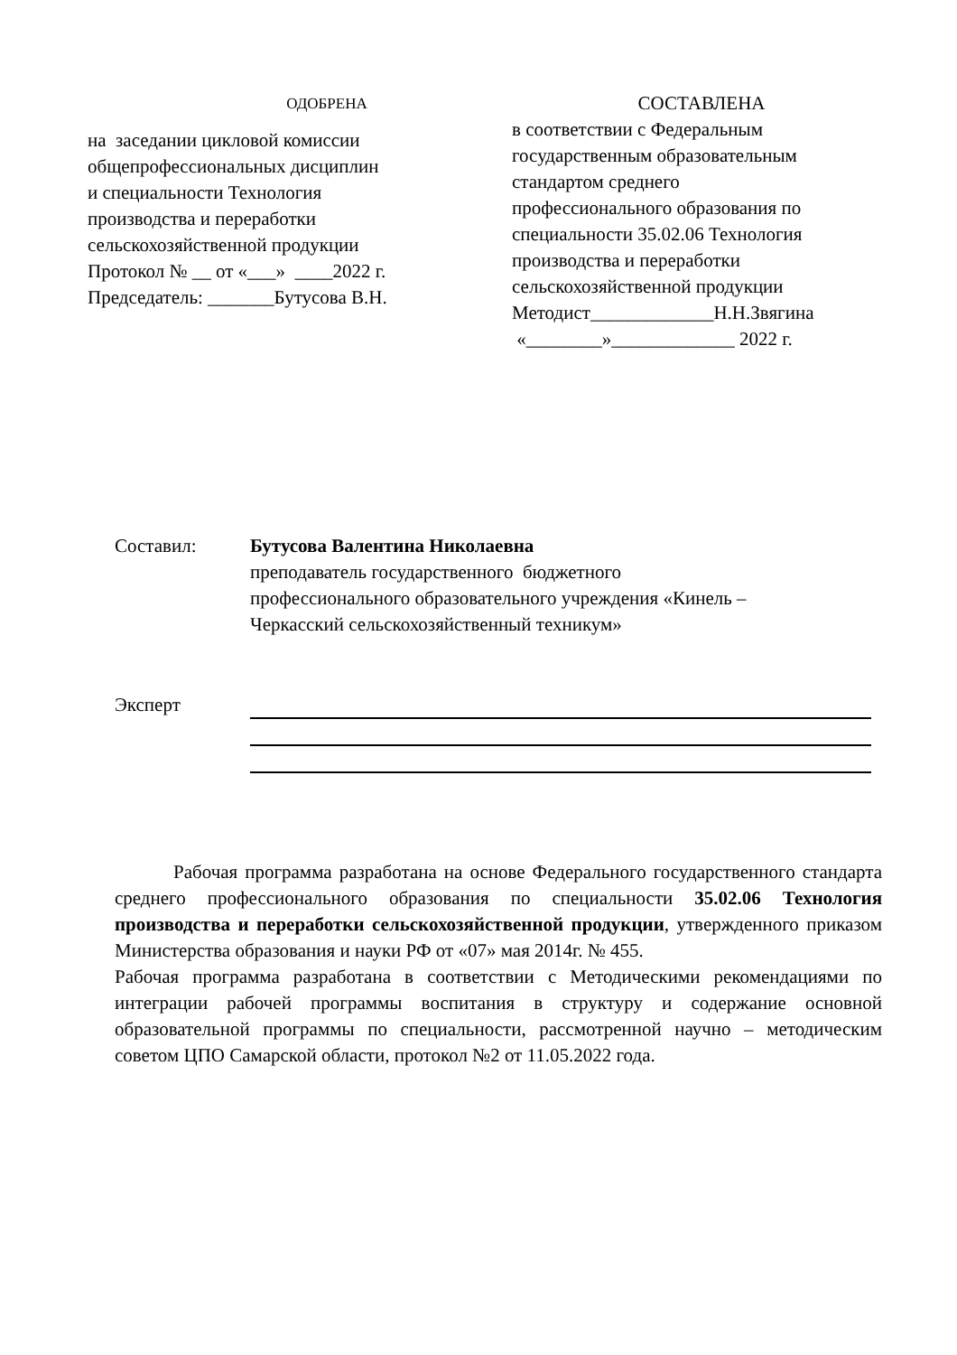ОДОБРЕНА
на заседании цикловой комиссии
общепрофессиональных дисциплин
и специальности Технология
производства и переработки
сельскохозяйственной продукции
Протокол № __ от «___» ____2022 г.
Председатель: _______Бутусова В.Н.
СОСТАВЛЕНА
в соответствии с Федеральным
государственным образовательным
стандартом среднего
профессионального образования по
специальности 35.02.06 Технология
производства и переработки
сельскохозяйственной продукции
Методист_____________Н.Н.Звягина
«________»_____________ 2022 г.
Составил: Бутусова Валентина Николаевна
преподаватель государственного бюджетного
профессионального образовательного учреждения «Кинель –
Черкасский сельскохозяйственный техникум»
Эксперт
Рабочая программа разработана на основе Федерального государственного стандарта среднего профессионального образования по специальности 35.02.06 Технология производства и переработки сельскохозяйственной продукции, утвержденного приказом Министерства образования и науки РФ от «07» мая 2014г. № 455.
Рабочая программа разработана в соответствии с Методическими рекомендациями по интеграции рабочей программы воспитания в структуру и содержание основной образовательной программы по специальности, рассмотренной научно – методическим советом ЦПО Самарской области, протокол №2 от 11.05.2022 года.